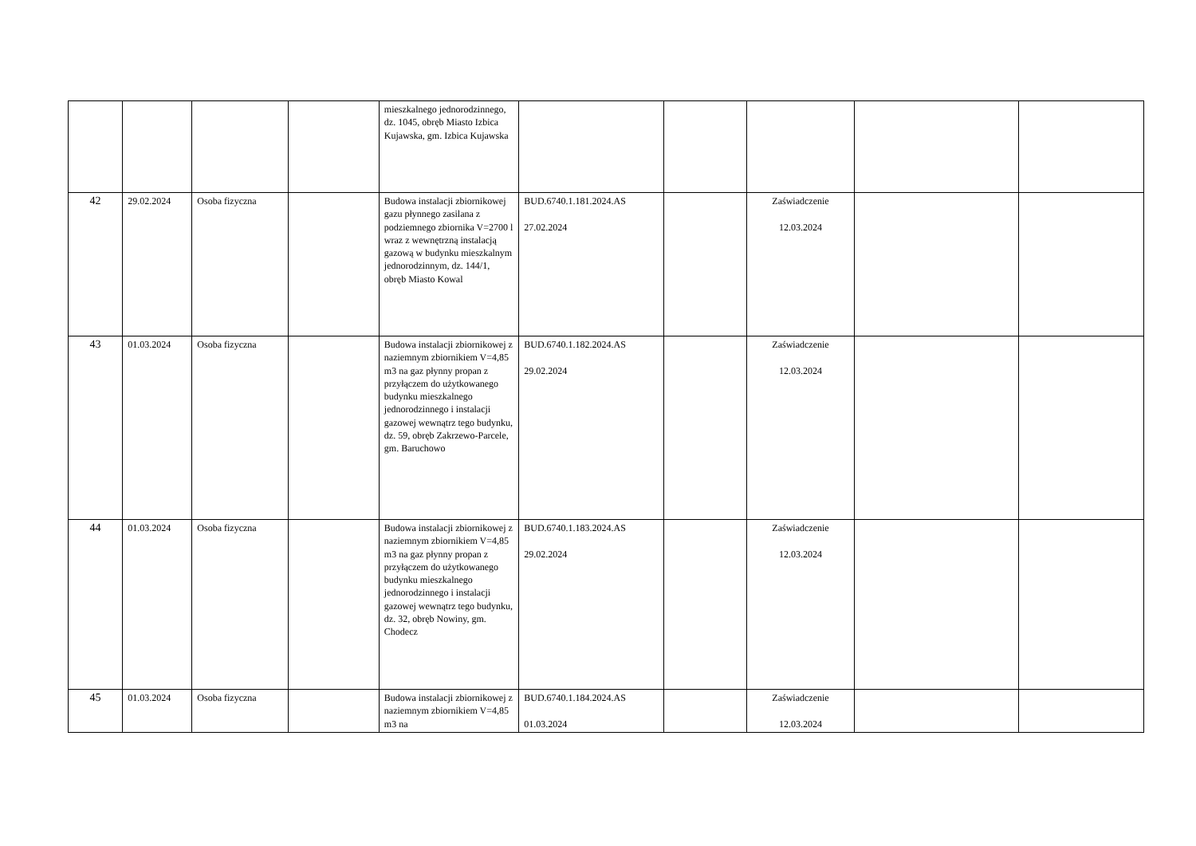| | | | | mieszkalnego jednorodzinnego, dz. 1045, obręb Miasto Izbica Kujawska, gm. Izbica Kujawska | | | | | |
| 42 | 29.02.2024 | Osoba fizyczna | | Budowa instalacji zbiornikowej gazu płynnego zasilana z podziemnego zbiornika V=2700 l wraz z wewnętrzną instalacją gazową w budynku mieszkalnym jednorodzinnym, dz. 144/1, obręb Miasto Kowal | BUD.6740.1.181.2024.AS 27.02.2024 | | Zaświadczenie 12.03.2024 | | |
| 43 | 01.03.2024 | Osoba fizyczna | | Budowa instalacji zbiornikowej z naziemnym zbiornikiem V=4,85 m3 na gaz płynny propan z przyłączem do użytkowanego budynku mieszkalnego jednorodzinnego i instalacji gazowej wewnątrz tego budynku, dz. 59, obręb Zakrzewo-Parcele, gm. Baruchowo | BUD.6740.1.182.2024.AS 29.02.2024 | | Zaświadczenie 12.03.2024 | | |
| 44 | 01.03.2024 | Osoba fizyczna | | Budowa instalacji zbiornikowej z naziemnym zbiornikiem V=4,85 m3 na gaz płynny propan z przyłączem do użytkowanego budynku mieszkalnego jednorodzinnego i instalacji gazowej wewnątrz tego budynku, dz. 32, obręb Nowiny, gm. Chodecz | BUD.6740.1.183.2024.AS 29.02.2024 | | Zaświadczenie 12.03.2024 | | |
| 45 | 01.03.2024 | Osoba fizyczna | | Budowa instalacji zbiornikowej z naziemnym zbiornikiem V=4,85 m3 na | BUD.6740.1.184.2024.AS 01.03.2024 | | Zaświadczenie 12.03.2024 | | |